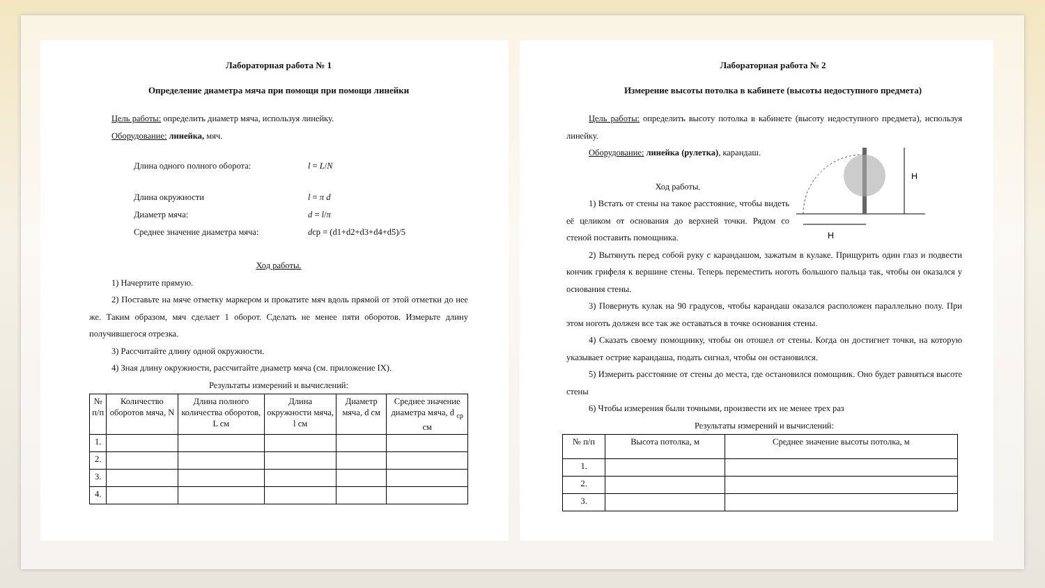Лабораторная работа № 1
Определение диаметра мяча при помощи при помощи линейки
Цель работы: определить диаметр мяча, используя линейку.
Оборудование: линейка, мяч.
Длина одного полного оборота: l = L/N
Длина окружности l = π d
Диаметр мяча: d = l/π
Среднее значение диаметра мяча: dср = (d1+d2+d3+d4+d5)/5
Ход работы.
1) Начертите прямую.
2) Поставьте на мяче отметку маркером и прокатите мяч вдоль прямой от этой отметки до нее же. Таким образом, мяч сделает 1 оборот. Сделать не менее пяти оборотов. Измерьте длину получившегося отрезка.
3) Рассчитайте длину одной окружности.
4) Зная длину окружности, рассчитайте диаметр мяча (см. приложение IX).
Результаты измерений и вычислений:
| № п/п | Количество оборотов мяча, N | Длина полного количества оборотов, L см | Длина окружности мяча, l см | Диаметр мяча, d см | Среднее значение диаметра мяча, d <sub>ср</sub> см |
| --- | --- | --- | --- | --- | --- |
| 1. | | | | | |
| 2. | | | | | |
| 3. | | | | | |
| 4. | | | | | |
Лабораторная работа № 2
Измерение высоты потолка в кабинете (высоты недоступного предмета)
Цель работы: определить высоту потолка в кабинете (высоту недоступного предмета), используя линейку.
Оборудование: линейка (рулетка), карандаш.
Ход работы.
1) Встать от стены на такое расстояние, чтобы видеть её целиком от основания до верхней точки. Рядом со стеной поставить помощника.
H
H
2) Вытянуть перед собой руку с карандашом, зажатым в кулаке. Прищурить один глаз и подвести кончик грифеля к вершине стены. Теперь переместить ноготь большого пальца так, чтобы он оказался у основания стены.
3) Повернуть кулак на 90 градусов, чтобы карандаш оказался расположен параллельно полу. При этом ноготь должен все так же оставаться в точке основания стены.
4) Сказать своему помощнику, чтобы он отошел от стены. Когда он достигнет точки, на которую указывает острие карандаша, подать сигнал, чтобы он остановился.
5) Измерить расстояние от стены до места, где остановился помощник. Оно будет равняться высоте стены
6) Чтобы измерения были точными, произвести их не менее трех раз
Результаты измерений и вычислений:
| № п/п | Высота потолка, м | Среднее значение высоты потолка, м |
| --- | --- | --- |
| 1. | | |
| 2. | | |
| 3. | | |